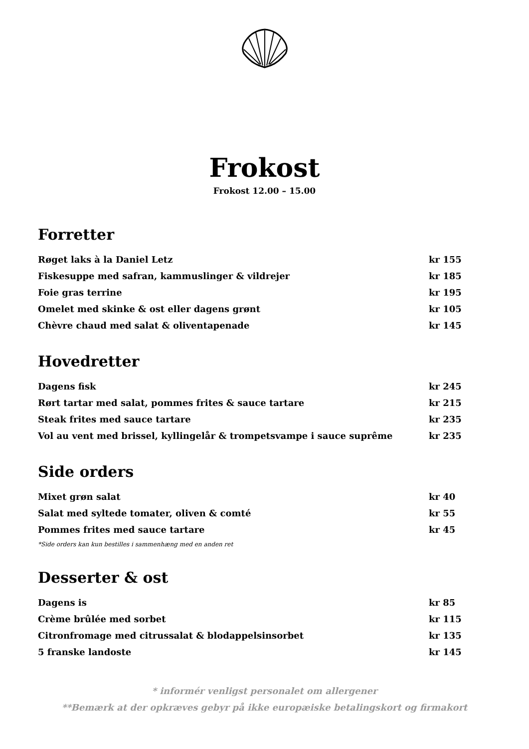Frokost
Frokost 12.00 – 15.00
Forretter
| Røget laks à la Daniel Letz | kr 155 |
| Fiskesuppe med safran, kammuslinger & vildrejer | kr 185 |
| Foie gras terrine | kr 195 |
| Omelet med skinke & ost eller dagens grønt | kr 105 |
| Chèvre chaud med salat & oliventapenade | kr 145 |
Hovedretter
| Dagens fisk | kr 245 |
| Rørt tartar med salat, pommes frites & sauce tartare | kr 215 |
| Steak frites med sauce tartare | kr 235 |
| Vol au vent med brissel, kyllingelår & trompetsvampe i sauce suprême | kr 235 |
Side orders
| Mixet grøn salat | kr 40 |
| Salat med syltede tomater, oliven & comté | kr 55 |
| Pommes frites med sauce tartare | kr 45 |
*Side orders kan kun bestilles i sammenhæng med en anden ret
Desserter & ost
| Dagens is | kr 85 |
| Crème brûlée med sorbet | kr 115 |
| Citronfromage med citrussalat & blodappelsinsorbet | kr 135 |
| 5 franske landoste | kr 145 |
* informér venligst personalet om allergener
**Bemærk at der opkræves gebyr på ikke europæiske betalingskort og firmakort